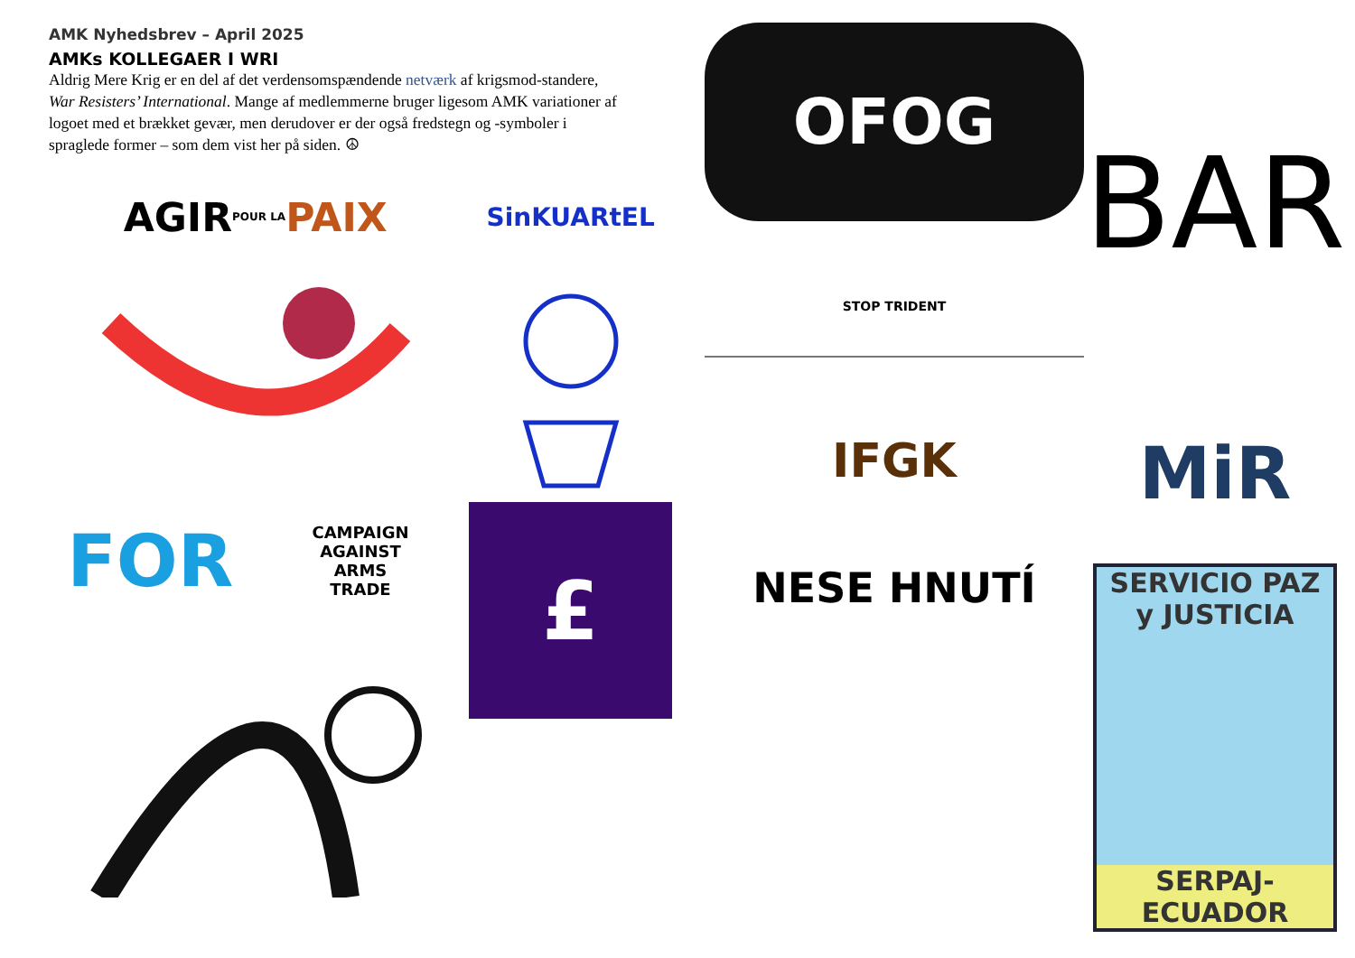AMK Nyhedsbrev – April 2025
AMKs KOLLEGAER I WRI
Aldrig Mere Krig er en del af det verdensomspændende netværk af krigsmod-standere, War Resisters’ International. Mange af medlemmerne bruger ligesom AMK variationer af logoet med et brækket gevær, men derudover er der også fredstegn og -symboler i spraglede former – som dem vist her på siden. ☮
AGIR POUR LA PAIX
SinKUARtEL
FOR
CAMPAIGN
AGAINST
ARMS
TRADE
£
OFOG
BAR
STOP TRIDENT
IFGK
MiR
NESE HNUTÍ
SERVICIO PAZ y JUSTICIA
SERPAJ-ECUADOR